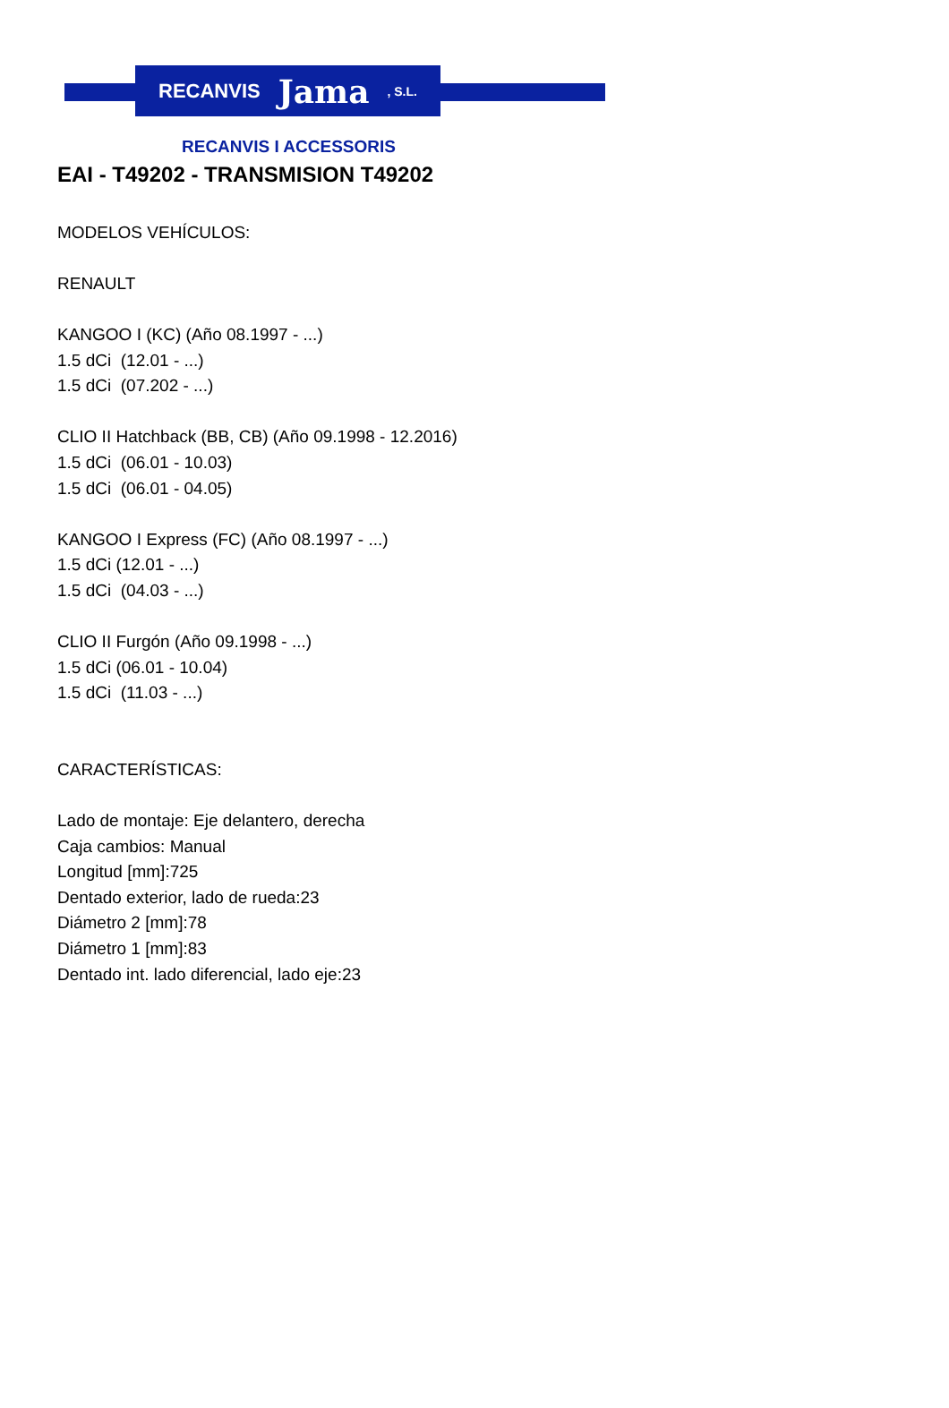RECANVIS Jama, S.L.
RECANVIS I ACCESSORIS
EAI - T49202 - TRANSMISION T49202
MODELOS VEHÍCULOS:
RENAULT
KANGOO I (KC) (Año 08.1997 - ...)
1.5 dCi (12.01 - ...)
1.5 dCi (07.202 - ...)
CLIO II Hatchback (BB, CB) (Año 09.1998 - 12.2016)
1.5 dCi (06.01 - 10.03)
1.5 dCi (06.01 - 04.05)
KANGOO I Express (FC) (Año 08.1997 - ...)
1.5 dCi (12.01 - ...)
1.5 dCi (04.03 - ...)
CLIO II Furgón (Año 09.1998 - ...)
1.5 dCi (06.01 - 10.04)
1.5 dCi (11.03 - ...)
CARACTERÍSTICAS:
Lado de montaje: Eje delantero, derecha
Caja cambios: Manual
Longitud [mm]:725
Dentado exterior, lado de rueda:23
Diámetro 2 [mm]:78
Diámetro 1 [mm]:83
Dentado int. lado diferencial, lado eje:23